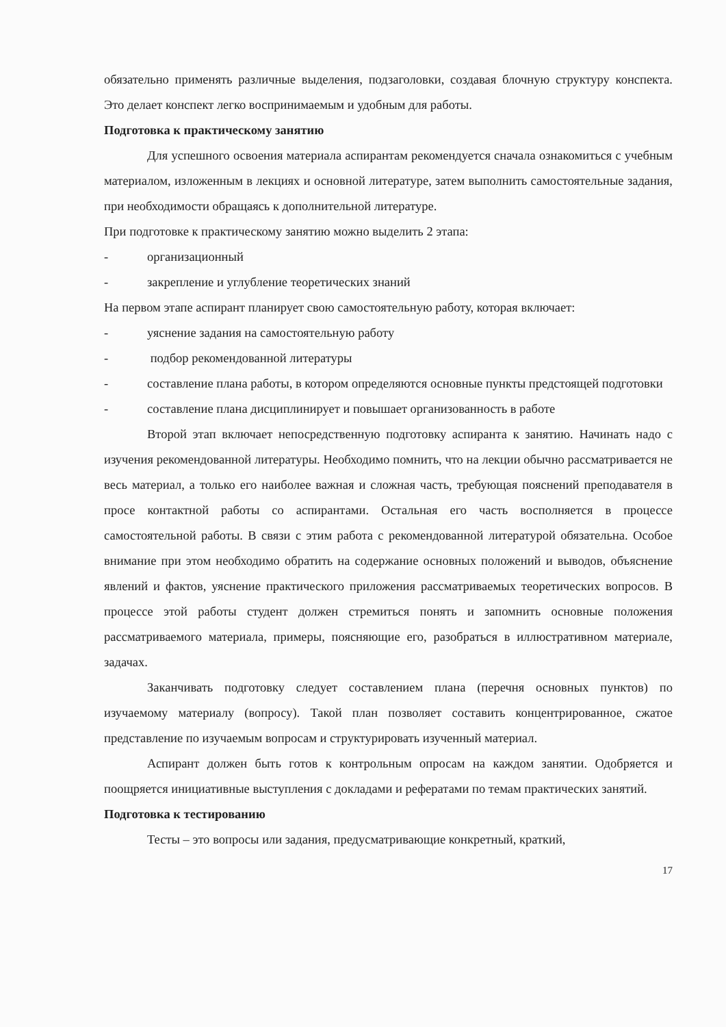обязательно применять различные выделения, подзаголовки, создавая блочную структуру конспекта. Это делает конспект легко воспринимаемым и удобным для работы.
Подготовка к практическому занятию
Для успешного освоения материала аспирантам рекомендуется сначала ознакомиться с учебным материалом, изложенным в лекциях и основной литературе, затем выполнить самостоятельные задания, при необходимости обращаясь к дополнительной литературе.
При подготовке к практическому занятию можно выделить 2 этапа:
- организационный
- закрепление и углубление теоретических знаний
На первом этапе аспирант планирует свою самостоятельную работу, которая включает:
- уяснение задания на самостоятельную работу
- подбор рекомендованной литературы
- составление плана работы, в котором определяются основные пункты предстоящей подготовки
- составление плана дисциплинирует и повышает организованность в работе
Второй этап включает непосредственную подготовку аспиранта к занятию. Начинать надо с изучения рекомендованной литературы. Необходимо помнить, что на лекции обычно рассматривается не весь материал, а только его наиболее важная и сложная часть, требующая пояснений преподавателя в просе контактной работы со аспирантами. Остальная его часть восполняется в процессе самостоятельной работы. В связи с этим работа с рекомендованной литературой обязательна. Особое внимание при этом необходимо обратить на содержание основных положений и выводов, объяснение явлений и фактов, уяснение практического приложения рассматриваемых теоретических вопросов. В процессе этой работы студент должен стремиться понять и запомнить основные положения рассматриваемого материала, примеры, поясняющие его, разобраться в иллюстративном материале, задачах.
Заканчивать подготовку следует составлением плана (перечня основных пунктов) по изучаемому материалу (вопросу). Такой план позволяет составить концентрированное, сжатое представление по изучаемым вопросам и структурировать изученный материал.
Аспирант должен быть готов к контрольным опросам на каждом занятии. Одобряется и поощряется инициативные выступления с докладами и рефератами по темам практических занятий.
Подготовка к тестированию
Тесты – это вопросы или задания, предусматривающие конкретный, краткий,
17